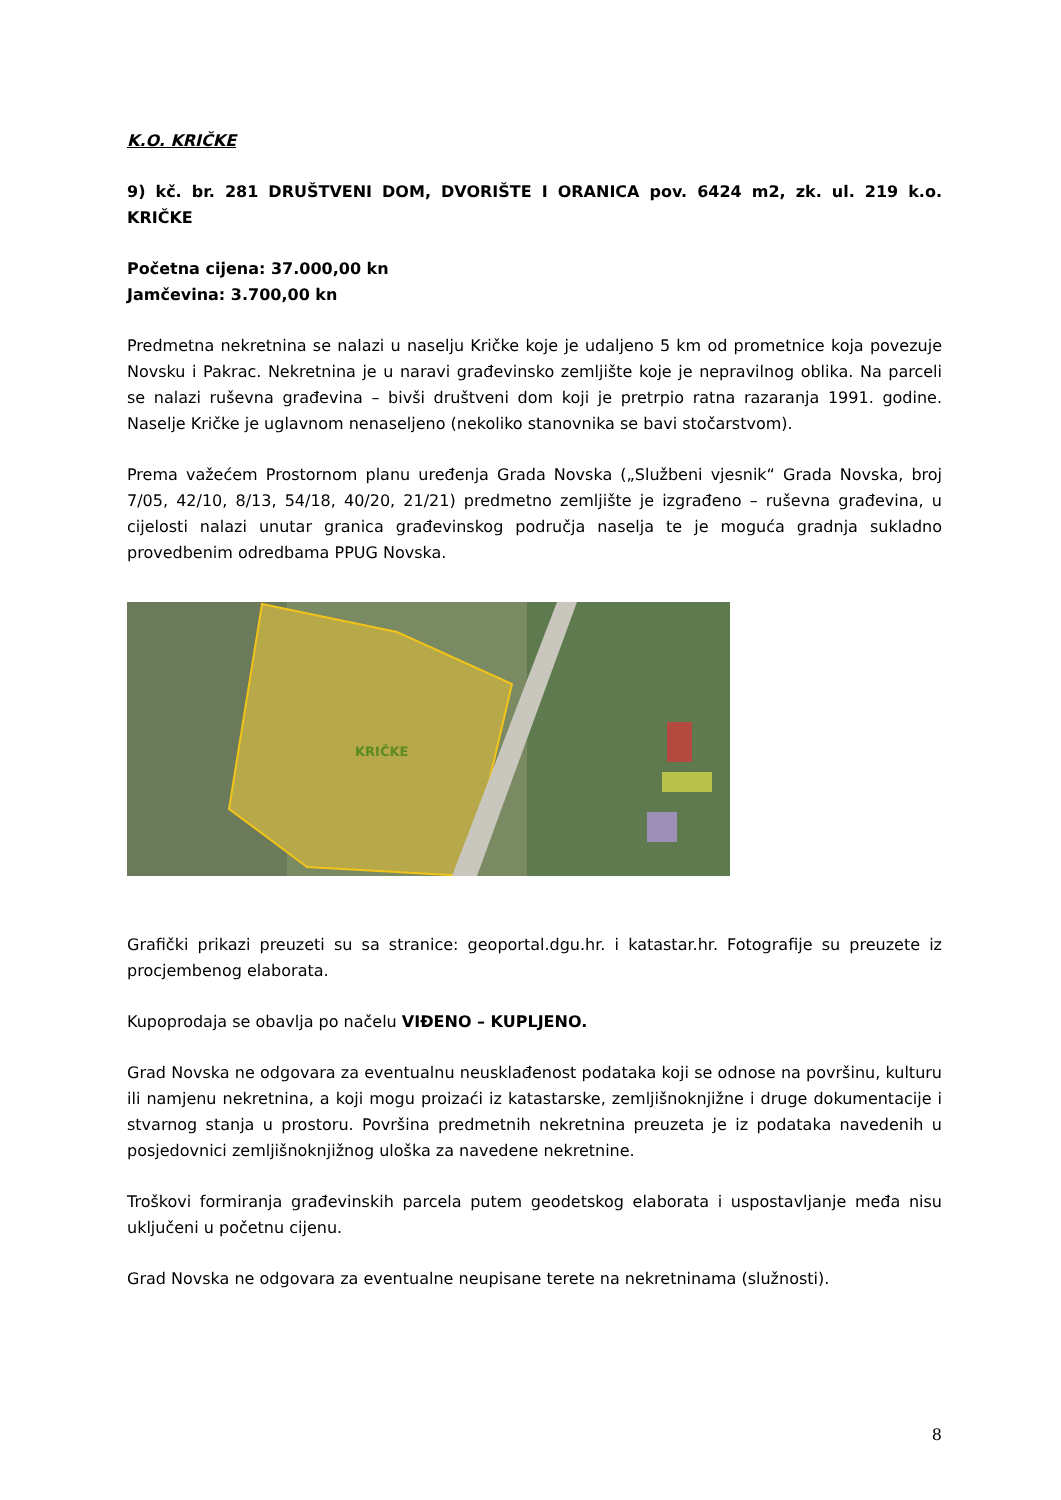K.O. KRIČKE
9) kč. br. 281 DRUŠTVENI DOM, DVORIŠTE I ORANICA pov. 6424 m2, zk. ul. 219 k.o. KRIČKE
Početna cijena: 37.000,00 kn
Jamčevina: 3.700,00 kn
Predmetna nekretnina se nalazi u naselju Kričke koje je udaljeno 5 km od prometnice koja povezuje Novsku i Pakrac. Nekretnina je u naravi građevinsko zemljište koje je nepravilnog oblika. Na parceli se nalazi ruševna građevina – bivši društveni dom koji je pretrpio ratna razaranja 1991. godine. Naselje Kričke je uglavnom nenaseljeno (nekoliko stanovnika se bavi stočarstvom).
Prema važećem Prostornom planu uređenja Grada Novska („Službeni vjesnik“ Grada Novska, broj 7/05, 42/10, 8/13, 54/18, 40/20, 21/21) predmetno zemljište je izgrađeno – ruševna građevina, u cijelosti nalazi unutar granica građevinskog područja naselja te je moguća gradnja sukladno provedbenim odredbama PPUG Novska.
KRIČKE
Grafički prikazi preuzeti su sa stranice: geoportal.dgu.hr. i katastar.hr. Fotografije su preuzete iz procjembenog elaborata.
Kupoprodaja se obavlja po načelu VIĐENO – KUPLJENO.
Grad Novska ne odgovara za eventualnu neusklađenost podataka koji se odnose na površinu, kulturu ili namjenu nekretnina, a koji mogu proizaći iz katastarske, zemljišnoknjižne i druge dokumentacije i stvarnog stanja u prostoru. Površina predmetnih nekretnina preuzeta je iz podataka navedenih u posjedovnici zemljišnoknjižnog uloška za navedene nekretnine.
Troškovi formiranja građevinskih parcela putem geodetskog elaborata i uspostavljanje međa nisu uključeni u početnu cijenu.
Grad Novska ne odgovara za eventualne neupisane terete na nekretninama (služnosti).
8